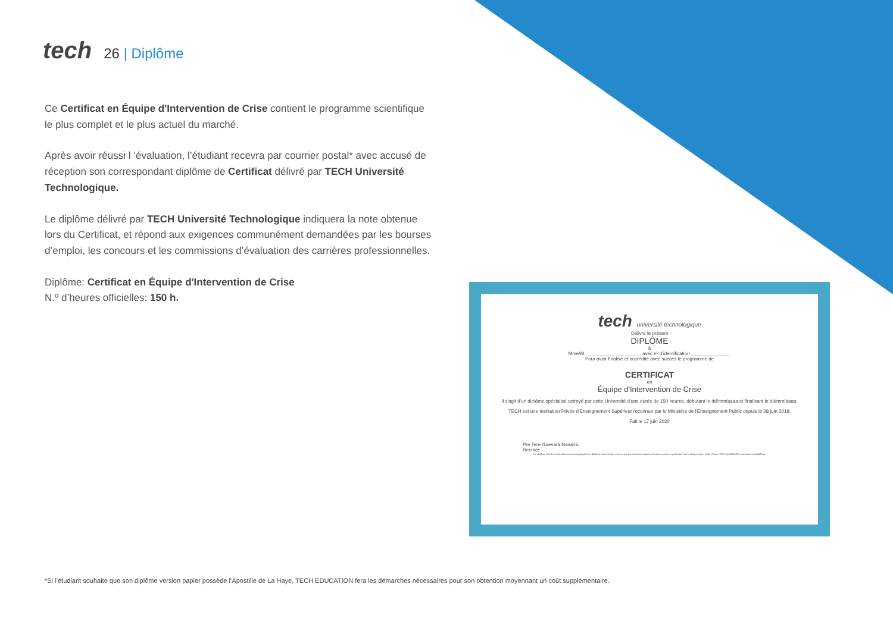tech
26 | Diplôme
Ce Certificat en Équipe d'Intervention de Crise contient le programme scientifique le plus complet et le plus actuel du marché.
Après avoir réussi l ‘évaluation, l’étudiant recevra par courrier postal* avec accusé de réception son correspondant diplôme de Certificat délivré par TECH Université Technologique.
Le diplôme délivré par TECH Université Technologique indiquera la note obtenue lors du Certificat, et répond aux exigences communément demandées par les bourses d’emploi, les concours et les commissions d’évaluation des carrières professionnelles.
Diplôme: Certificat en Équipe d'Intervention de Crise
N.º d’heures officielles: 150 h.
tech université technologique
Délivre le présent
DIPLÔME
à
Mme/M. ____________________, avec nº d’identification _______________
Pour avoir finalisé et accrédité avec succès le programme de
CERTIFICAT
en
Équipe d'Intervention de Crise
Il s'agit d'un diplôme spécialisé octroyé par cette Université d'une durée de 150 heures, débutant le dd/mm/aaaa et finalisant le dd/mm/aaaa.
TECH est une Institution Privée d'Enseignement Supérieur reconnue par le Ministère de l'Enseignement Public depuis le 28 juin 2018.
Fait le 17 juin 2020
Pre Tere Guevara Navarro
Rectrice
Ce diplôme doit être impérativement accompagné d'un diplôme Universitaire reconnu par les autorités compétentes pour exercer la profession dans chaque pays. Code Unique TECH: AFWOR23S techtitute.com/diplômes
*Si l’étudiant souhaite que son diplôme version papier possède l’Apostille de La Haye, TECH EDUCATION fera les démarches nécessaires pour son obtention moyennant un coût supplémentaire.